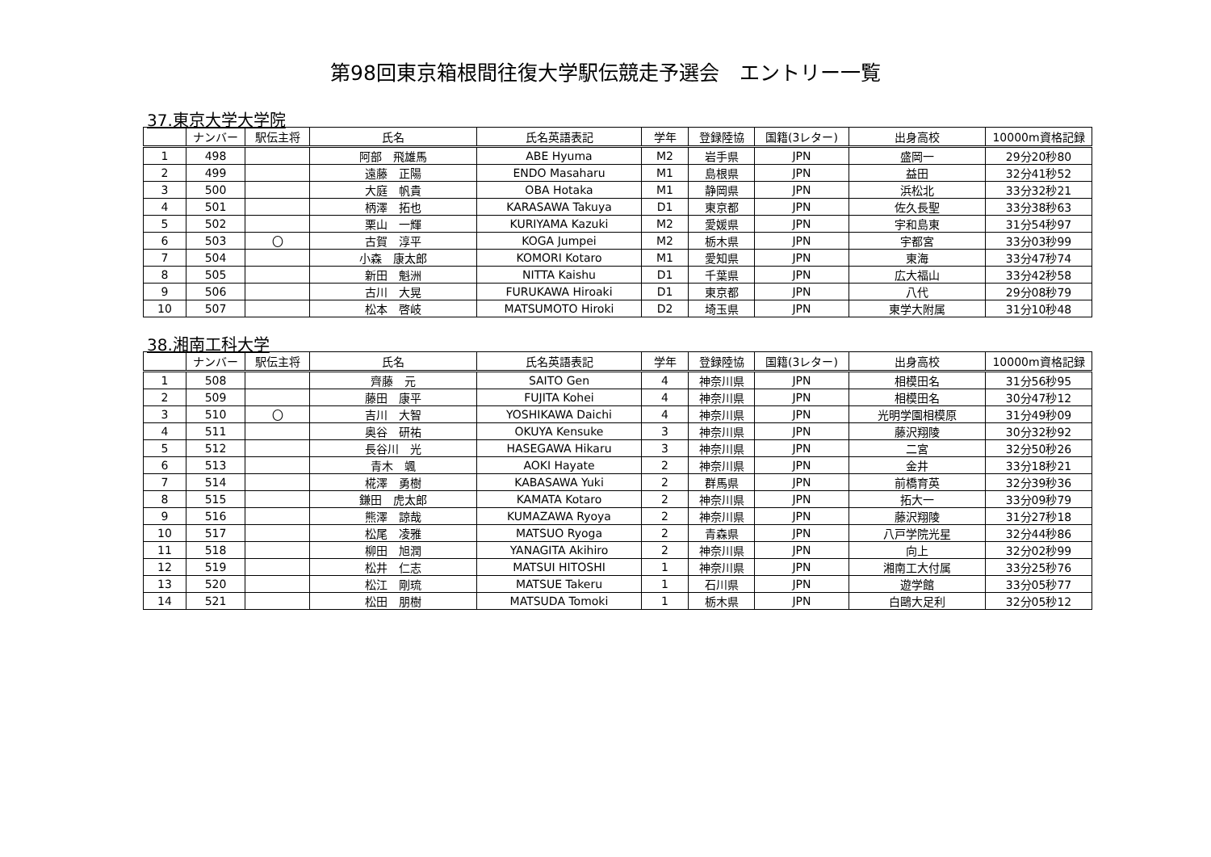第98回東京箱根間往復大学駅伝競走予選会　エントリー一覧
37.東京大学大学院
| | ナンバー | 駅伝主将 | 氏名 | 氏名英語表記 | 学年 | 登録陸協 | 国籍(3レター) | 出身高校 | 10000m資格記録 |
| --- | --- | --- | --- | --- | --- | --- | --- | --- | --- |
| 1 | 498 | | 阿部 飛雄馬 | ABE Hyuma | M2 | 岩手県 | JPN | 盛岡一 | 29分20秒80 |
| 2 | 499 | | 遠藤 正陽 | ENDO Masaharu | M1 | 島根県 | JPN | 益田 | 32分41秒52 |
| 3 | 500 | | 大庭 帆貴 | OBA Hotaka | M1 | 静岡県 | JPN | 浜松北 | 33分32秒21 |
| 4 | 501 | | 柄澤 拓也 | KARASAWA Takuya | D1 | 東京都 | JPN | 佐久長聖 | 33分38秒63 |
| 5 | 502 | | 栗山 一輝 | KURIYAMA Kazuki | M2 | 愛媛県 | JPN | 宇和島東 | 31分54秒97 |
| 6 | 503 | 〇 | 古賀 淳平 | KOGA Jumpei | M2 | 栃木県 | JPN | 宇都宮 | 33分03秒99 |
| 7 | 504 | | 小森 康太郎 | KOMORI Kotaro | M1 | 愛知県 | JPN | 東海 | 33分47秒74 |
| 8 | 505 | | 新田 魁洲 | NITTA Kaishu | D1 | 千葉県 | JPN | 広大福山 | 33分42秒58 |
| 9 | 506 | | 古川 大晃 | FURUKAWA Hiroaki | D1 | 東京都 | JPN | 八代 | 29分08秒79 |
| 10 | 507 | | 松本 啓岐 | MATSUMOTO Hiroki | D2 | 埼玉県 | JPN | 東学大附属 | 31分10秒48 |
38.湘南工科大学
| | ナンバー | 駅伝主将 | 氏名 | 氏名英語表記 | 学年 | 登録陸協 | 国籍(3レター) | 出身高校 | 10000m資格記録 |
| --- | --- | --- | --- | --- | --- | --- | --- | --- | --- |
| 1 | 508 | | 齊藤 元 | SAITO Gen | 4 | 神奈川県 | JPN | 相模田名 | 31分56秒95 |
| 2 | 509 | | 藤田 康平 | FUJITA Kohei | 4 | 神奈川県 | JPN | 相模田名 | 30分47秒12 |
| 3 | 510 | 〇 | 吉川 大智 | YOSHIKAWA Daichi | 4 | 神奈川県 | JPN | 光明学園相模原 | 31分49秒09 |
| 4 | 511 | | 奥谷 研祐 | OKUYA Kensuke | 3 | 神奈川県 | JPN | 藤沢翔陵 | 30分32秒92 |
| 5 | 512 | | 長谷川 光 | HASEGAWA Hikaru | 3 | 神奈川県 | JPN | 二宮 | 32分50秒26 |
| 6 | 513 | | 青木 颯 | AOKI Hayate | 2 | 神奈川県 | JPN | 金井 | 33分18秒21 |
| 7 | 514 | | 椛澤 勇樹 | KABASAWA Yuki | 2 | 群馬県 | JPN | 前橋育英 | 32分39秒36 |
| 8 | 515 | | 鎌田 虎太郎 | KAMATA Kotaro | 2 | 神奈川県 | JPN | 拓大一 | 33分09秒79 |
| 9 | 516 | | 熊澤 諒哉 | KUMAZAWA Ryoya | 2 | 神奈川県 | JPN | 藤沢翔陵 | 31分27秒18 |
| 10 | 517 | | 松尾 凌雅 | MATSUO Ryoga | 2 | 青森県 | JPN | 八戸学院光星 | 32分44秒86 |
| 11 | 518 | | 柳田 旭潤 | YANAGITA Akihiro | 2 | 神奈川県 | JPN | 向上 | 32分02秒99 |
| 12 | 519 | | 松井 仁志 | MATSUI HITOSHI | 1 | 神奈川県 | JPN | 湘南工大付属 | 33分25秒76 |
| 13 | 520 | | 松江 剛琉 | MATSUE Takeru | 1 | 石川県 | JPN | 遊学館 | 33分05秒77 |
| 14 | 521 | | 松田 朋樹 | MATSUDA Tomoki | 1 | 栃木県 | JPN | 白鷗大足利 | 32分05秒12 |